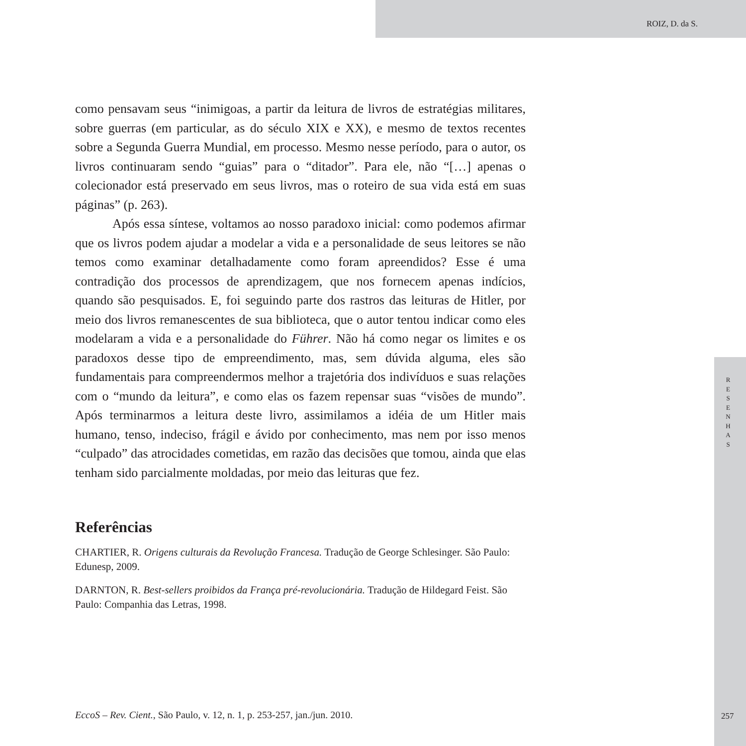ROIZ, D. da S.
como pensavam seus “inimigoas, a partir da leitura de livros de estratégias militares, sobre guerras (em particular, as do século XIX e XX), e mesmo de textos recentes sobre a Segunda Guerra Mundial, em processo. Mesmo nesse período, para o autor, os livros continuaram sendo “guias” para o “ditador”. Para ele, não “[…] apenas o colecionador está preservado em seus livros, mas o roteiro de sua vida está em suas páginas” (p. 263).
Após essa síntese, voltamos ao nosso paradoxo inicial: como podemos afirmar que os livros podem ajudar a modelar a vida e a personalidade de seus leitores se não temos como examinar detalhadamente como foram apreendidos? Esse é uma contradição dos processos de aprendizagem, que nos fornecem apenas indícios, quando são pesquisados. E, foi seguindo parte dos rastros das leituras de Hitler, por meio dos livros remanescentes de sua biblioteca, que o autor tentou indicar como eles modelaram a vida e a personalidade do Führer. Não há como negar os limites e os paradoxos desse tipo de empreendimento, mas, sem dúvida alguma, eles são fundamentais para compreendermos melhor a trajetória dos indivíduos e suas relações com o “mundo da leitura”, e como elas os fazem repensar suas “visões de mundo”. Após terminarmos a leitura deste livro, assimilamos a idéia de um Hitler mais humano, tenso, indeciso, frágil e ávido por conhecimento, mas nem por isso menos “culpado” das atrocidades cometidas, em razão das decisões que tomou, ainda que elas tenham sido parcialmente moldadas, por meio das leituras que fez.
Referências
CHARTIER, R. Origens culturais da Revolução Francesa. Tradução de George Schlesinger. São Paulo: Edunesp, 2009.
DARNTON, R. Best-sellers proibidos da França pré-revolucionária. Tradução de Hildegard Feist. São Paulo: Companhia das Letras, 1998.
R E S E N H A S
EccoS – Rev. Cient., São Paulo, v. 12, n. 1, p. 253-257, jan./jun. 2010.
257